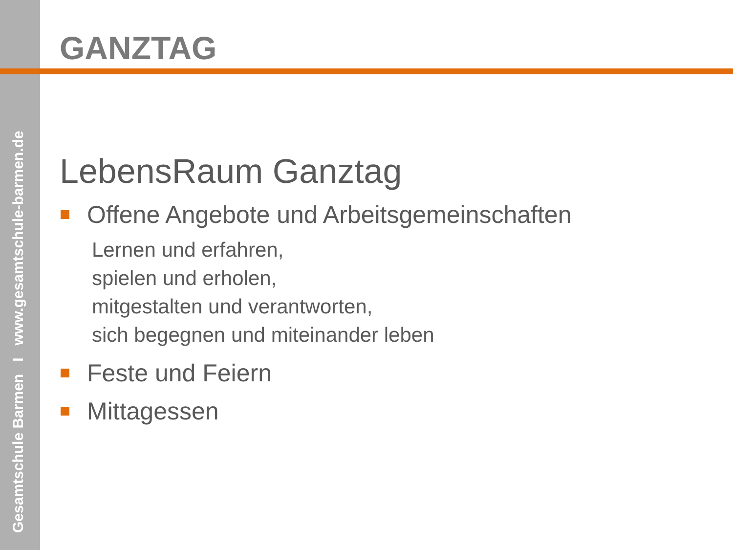Gesamtschule Barmen I www.gesamtschule-barmen.de
GANZTAG
LebensRaum Ganztag
Offene Angebote und Arbeitsgemeinschaften
Lernen und erfahren,
spielen und erholen,
mitgestalten und verantworten,
sich begegnen und miteinander leben
Feste und Feiern
Mittagessen